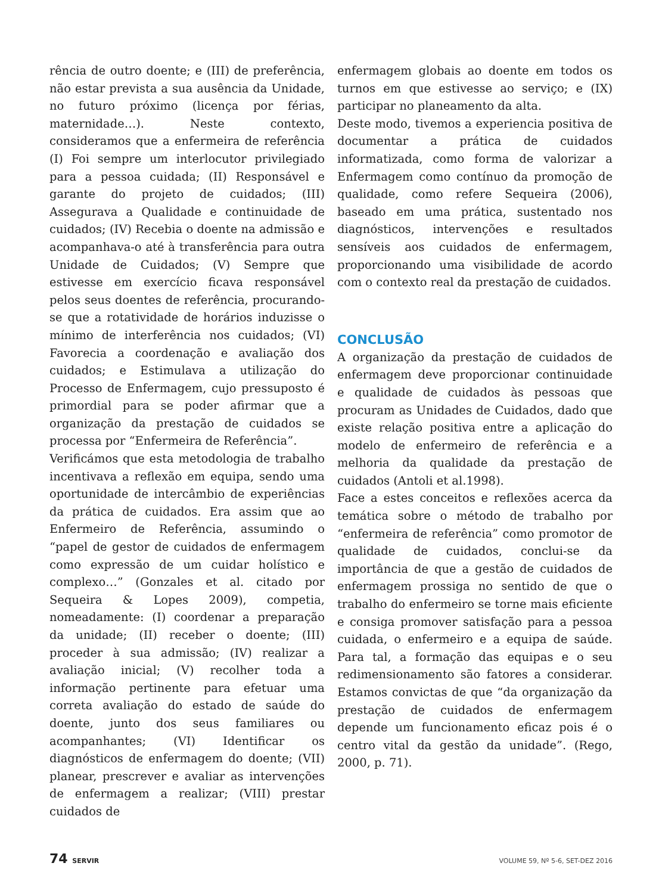rência de outro doente; e (III) de preferência, não estar prevista a sua ausência da Unidade, no futuro próximo (licença por férias, maternidade…). Neste contexto, consideramos que a enfermeira de referência (I) Foi sempre um interlocutor privilegiado para a pessoa cuidada; (II) Responsável e garante do projeto de cuidados; (III) Assegurava a Qualidade e continuidade de cuidados; (IV) Recebia o doente na admissão e acompanhava-o até à transferência para outra Unidade de Cuidados; (V) Sempre que estivesse em exercício ficava responsável pelos seus doentes de referência, procurando-se que a rotatividade de horários induzisse o mínimo de interferência nos cuidados; (VI) Favorecia a coordenação e avaliação dos cuidados; e Estimulava a utilização do Processo de Enfermagem, cujo pressuposto é primordial para se poder afirmar que a organização da prestação de cuidados se processa por “Enfermeira de Referência”.
Verificámos que esta metodologia de trabalho incentivava a reflexão em equipa, sendo uma oportunidade de intercâmbio de experiências da prática de cuidados. Era assim que ao Enfermeiro de Referência, assumindo o “papel de gestor de cuidados de enfermagem como expressão de um cuidar holístico e complexo…” (Gonzales et al. citado por Sequeira & Lopes 2009), competia, nomeadamente: (I) coordenar a preparação da unidade; (II) receber o doente; (III) proceder à sua admissão; (IV) realizar a avaliação inicial; (V) recolher toda a informação pertinente para efetuar uma correta avaliação do estado de saúde do doente, junto dos seus familiares ou acompanhantes; (VI) Identificar os diagnósticos de enfermagem do doente; (VII) planear, prescrever e avaliar as intervenções de enfermagem a realizar; (VIII) prestar cuidados de
enfermagem globais ao doente em todos os turnos em que estivesse ao serviço; e (IX) participar no planeamento da alta.
Deste modo, tivemos a experiencia positiva de documentar a prática de cuidados informatizada, como forma de valorizar a Enfermagem como contínuo da promoção de qualidade, como refere Sequeira (2006), baseado em uma prática, sustentado nos diagnósticos, intervenções e resultados sensíveis aos cuidados de enfermagem, proporcionando uma visibilidade de acordo com o contexto real da prestação de cuidados.
CONCLUSÃO
A organização da prestação de cuidados de enfermagem deve proporcionar continuidade e qualidade de cuidados às pessoas que procuram as Unidades de Cuidados, dado que existe relação positiva entre a aplicação do modelo de enfermeiro de referência e a melhoria da qualidade da prestação de cuidados (Antoli et al.1998).
Face a estes conceitos e reflexões acerca da temática sobre o método de trabalho por “enfermeira de referência” como promotor de qualidade de cuidados, conclui-se da importância de que a gestão de cuidados de enfermagem prossiga no sentido de que o trabalho do enfermeiro se torne mais eficiente e consiga promover satisfação para a pessoa cuidada, o enfermeiro e a equipa de saúde. Para tal, a formação das equipas e o seu redimensionamento são fatores a considerar. Estamos convictas de que “da organização da prestação de cuidados de enfermagem depende um funcionamento eficaz pois é o centro vital da gestão da unidade”. (Rego, 2000, p. 71).
74 SERVIR VOLUME 59, Nº 5-6, SET-DEZ 2016